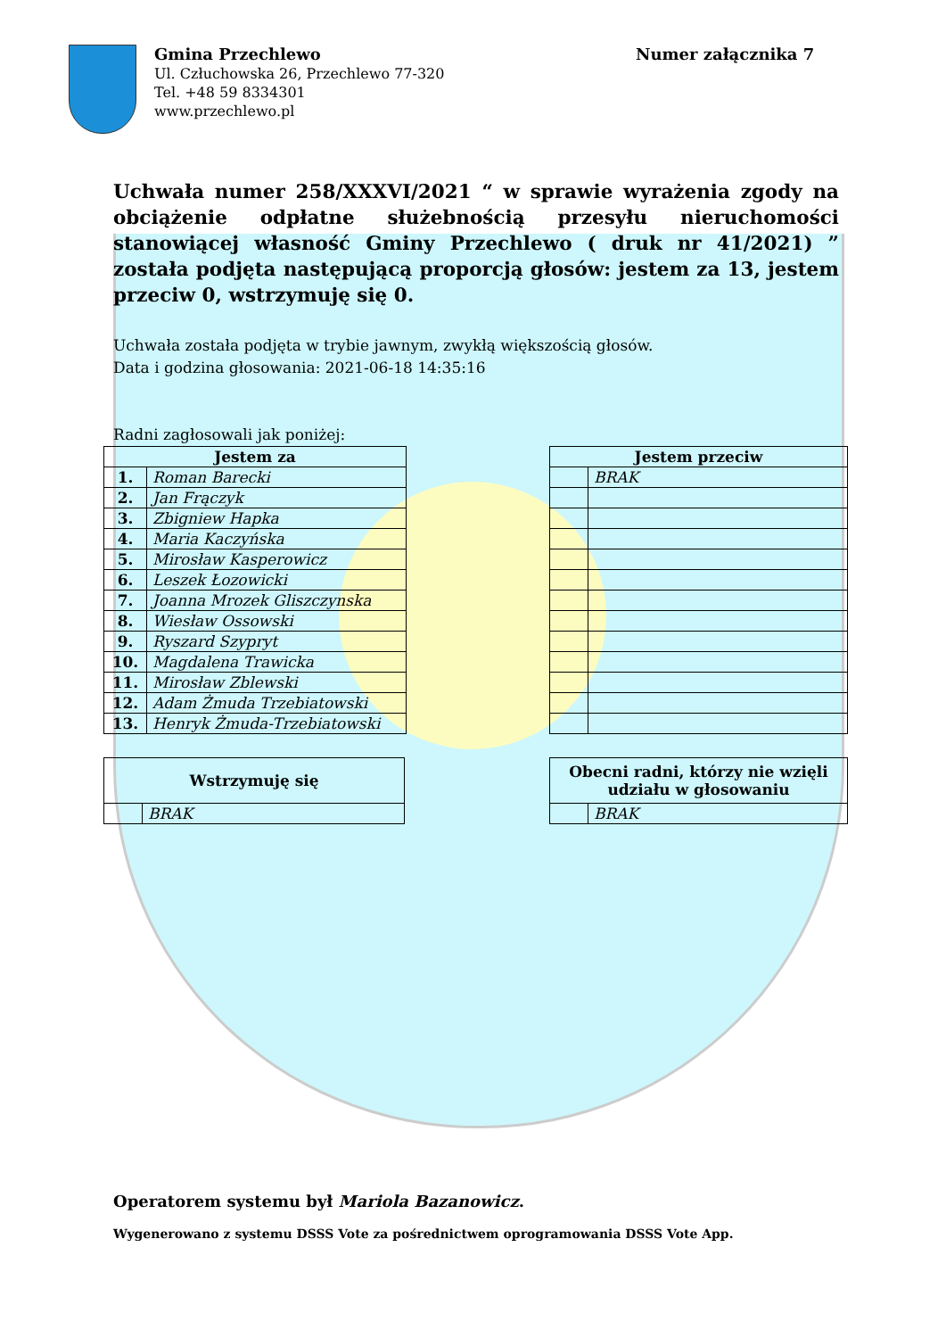Gmina Przechlewo
Ul. Człuchowska 26, Przechlewo 77-320
Tel. +48 59 8334301
www.przechlewo.pl
Numer załącznika 7
Uchwała numer 258/XXXVI/2021 “ w sprawie wyrażenia zgody na obciążenie odpłatne służebnością przesyłu nieruchomości stanowiącej własność Gminy Przechlewo ( druk nr 41/2021) ” została podjęta następującą proporcją głosów: jestem za 13, jestem przeciw 0, wstrzymuję się 0.
Uchwała została podjęta w trybie jawnym, zwykłą większością głosów.
Data i godzina głosowania: 2021-06-18 14:35:16
Radni zagłosowali jak poniżej:
| Jestem za | |
| --- | --- |
| 1. | Roman Barecki |
| 2. | Jan Frączyk |
| 3. | Zbigniew Hapka |
| 4. | Maria Kaczyńska |
| 5. | Mirosław Kasperowicz |
| 6. | Leszek Łozowicki |
| 7. | Joanna Mrozek Gliszczynska |
| 8. | Wiesław Ossowski |
| 9. | Ryszard Szypryt |
| 10. | Magdalena Trawicka |
| 11. | Mirosław Zblewski |
| 12. | Adam Żmuda Trzebiatowski |
| 13. | Henryk Żmuda-Trzebiatowski |
| Jestem przeciw | |
| --- | --- |
| | BRAK |
| Wstrzymuję się | |
| --- | --- |
| | BRAK |
| Obecni radni, którzy nie wzięli udziału w głosowaniu | |
| --- | --- |
| | BRAK |
Operatorem systemu był Mariola Bazanowicz.
Wygenerowano z systemu DSSS Vote za pośrednictwem oprogramowania DSSS Vote App.